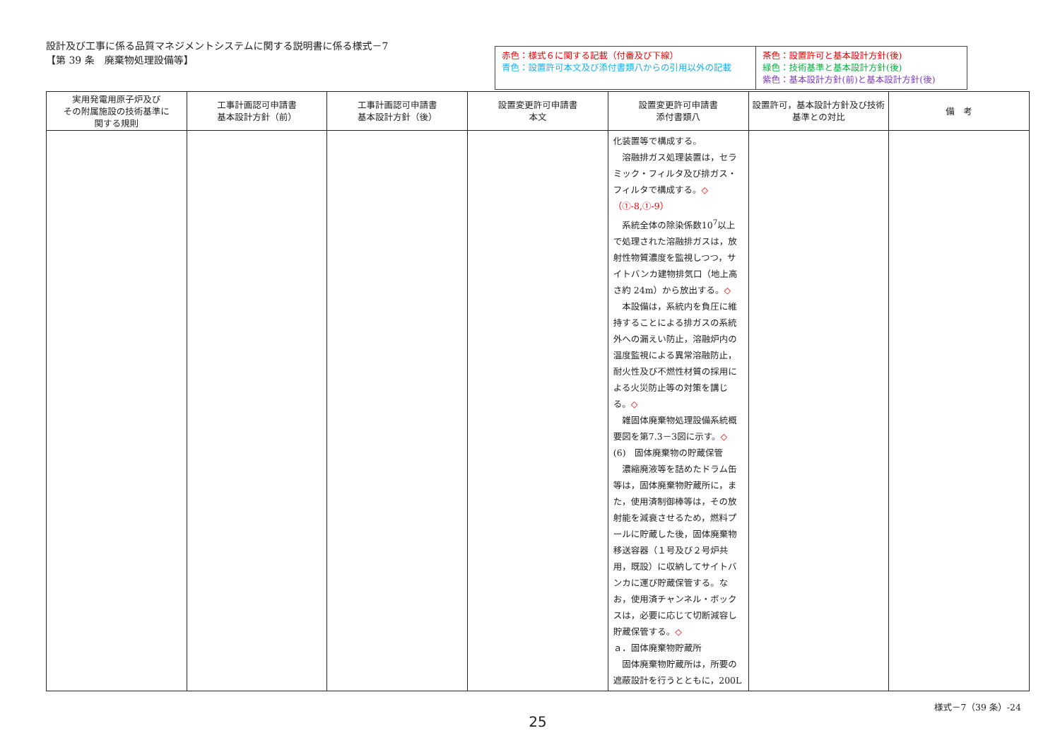設計及び工事に係る品質マネジメントシステムに関する説明書に係る様式－7
【第 39 条　廃棄物処理設備等】
赤色：様式６に関する記載（付番及び下線）
青色：設置許可本文及び添付書類八からの引用以外の記載
茶色：設置許可と基本設計方針(後)
緑色：技術基準と基本設計方針(後)
紫色：基本設計方針(前)と基本設計方針(後)
| 実用発電用原子炉及び その附属施設の技術基準に 関する規則 | 工事計画認可申請書 基本設計方針（前） | 工事計画認可申請書 基本設計方針（後） | 設置変更許可申請書 本文 | 設置変更許可申請書 添付書類八 | 設置許可，基本設計方針及び技術基準との対比 | 備 考 |
| --- | --- | --- | --- | --- | --- | --- |
| | | | | 化装置等で構成する。 溶融排ガス処理装置は，セラミック・フィルタ及び排ガス・フィルタで構成する。 ◇（①-8,①-9） 系統全体の除染係数10<sup>7</sup>以上で処理された溶融排ガスは，放射性物質濃度を監視しつつ，サイトバンカ建物排気口（地上高さ約 24m）から放出する。 ◇ 本設備は，系統内を負圧に維持することによる排ガスの系統外への漏えい防止，溶融炉内の温度監視による異常溶融防止，耐火性及び不燃性材質の採用による火災防止等の対策を講じる。 ◇ 雑固体廃棄物処理設備系統概要図を第7.3－3図に示す。 ◇ (6) 固体廃棄物の貯蔵保管 濃縮廃液等を詰めたドラム缶等は，固体廃棄物貯蔵所に，また，使用済制御棒等は，その放射能を減衰させるため，燃料プールに貯蔵した後，固体廃棄物移送容器（１号及び２号炉共用，既設）に収納してサイトバンカに運び貯蔵保管する。なお，使用済チャンネル・ボックスは，必要に応じて切断減容し貯蔵保管する。 ◇ ａ．固体廃棄物貯蔵所 固体廃棄物貯蔵所は，所要の遮蔽設計を行うとともに，200L | | |
様式－7（39 条）-24
25